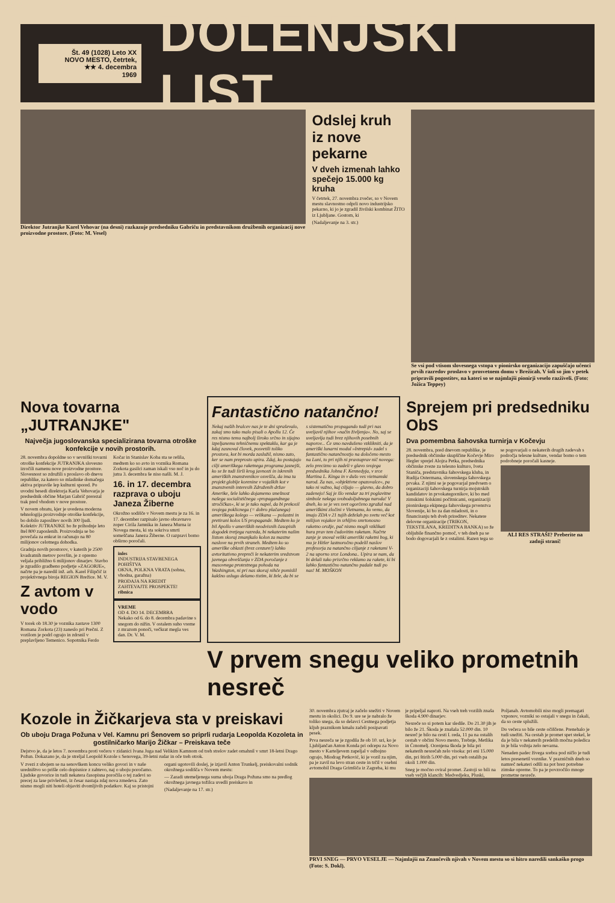Št. 49 (1028) Leto XX
NOVO MESTO, četrtek,
★★ 4. decembra
1969
DOLENJSKI LIST
Direktor Jutranjke Karel Vehovar (na desni) razkazuje predsedniku Gabriču in predstavnikom družbenih organizacij nove proizvodne prostore. (Foto: M. Vesel)
Odslej kruh iz nove pekarne
V dveh izmenah lahko spečejo 15.000 kg kruha
V četrtek, 27. novembra zvečer, so v Novem mestu slavnostno odprli novo industrijsko pekarno, ki jo je zgradil živilski kombinat ŽITO iz Ljubljane. Gostom, ki
(Nadaljevanje na 3. str.)
Se vsi pod vtisom slovesnega vstopa v pionirsko organizacijo zapuščajo učenci prvih razredov proslavo v prosvetnem domu v Brežicah. V šoli so jim v petek pripravili pogostitev, na kateri so se najmlajši pionirji veselo razživeli. (Foto: Jožica Teppey)
Nova tovarna „JUTRANJKE"
Največja jugoslovanska specializirana tovarna otroške konfekcije v novih prostorih.
28. novembra dopoldne so v sevniški tovarni otroške konfekcije JUTRANJKA slovesno izročili namenu nove proizvodne prostore. Slovesnost so združili s proslavo ob dnevu republike, za katero so mladinke domačega aktiva pripravile lep kulturni spored. Po uvodni besedi direktorja Karla Vehovarja je predsednik občine Marjan Gabrič prerezal trak pred vhodom v nove prostore.
V novem obratu, kjer je uvedena moderna tehnologija proizvodnje otroške konfekcije, bo dobilo zaposlitev novih 300 ljudi. Kolektiv JUTRANJKE bo že prihodnje leto štel 800 zaposlenih. Proizvodnja se bo povečala za enkrat in računajo na 80 milijonov celotnega dohodka.
Gradnja novih prostorov, v katerih je 2500 kvadratnih metrov površin, je z opremo veljala približno 6 milijonov dinarjev. Stavbo je zgradilo gradbeno podjetje »ZAGORJE«, načrte pa je naredil inž. arh. Karel Filipčič iz projektivnega biroja REGION Brežice. M. V.
Z avtom v vodo
V torek ob 18.30 je voznika zastave 1300 Romana Zorkota (23) zaneslo pri Prečni. Z vozilom je podrl ograjo in zdrsnil v preplavljeno Temenico. Sopotnika Ferdo Kočar in Stanislav Koba sta se rešila, medtem ko so avto in voznika Romana Zorkota gasilci zaman iskali vso noč in ju do jutra 3. decembra še niso našli. M. J.
16. in 17. decembra razprava o uboju Janeza Žiberne
Okrožno sodišče v Novem mestu je za 16. in 17. december razpisalo javno obravnavo zoper Cirila Jamnika in Janeza Murna iz Novega mesta, ki sta sokriva smrti someščana Janeza Žiberne. O razpravi bomo obširno poročali.
inles
INDUSTRIJA STAVBENEGA POHIŠTVA
OKNA, POLKNA VRATA (sobna, vhodna, garažna)
PRODAJA NA KREDIT ZAHTEVAJTE PROSPEKTE!
ribnica
VREME
OD 4. DO 14. DECEMBRA
Nekako od 6. do 8. decembra padavine s snegom do nižin. V ostalem suho vreme z mrazom ponoči, večkrat megla ves dan. Dr. V. M.
Fantastično natančno!
Nekaj naših bralcev nas je te dni spraševalo, zakaj smo tako malo pisali o Apollu 12. Če res nismo temu najbolj široko srčno in sijajno izpeljanemu tehničnemu spektaklu, kar ga je kdaj zasnoval človek, posvetili toliko prostora, kot bi morda zaslužil, nismo zato, ker se nam preprosto upira. Zdaj, ko postajajo cilji ameriškega raketnega programa jasnejši, ko se že tudi širši krog javnosti in iskrenih ameriških znanstvenikov osvešča, da ima ta projekt globlje korenine v vojaških kot v znanstvenih interesih Združenih držav Amerike, šele lahko dojamemo smešnost našega socialističnega »propagandnega stročičkas«, ki se je tako napel, da bi prekosil svojega poklicnega (= dobro plačanega) ameriškega kolego — velikana — pošastni in pretirani kolos US propagande. Medtem ko je bil Apollo v ameriških neodvisnih časopisih dogodek tretjega razreda, bi nekaterim našim listom skoraj zmanjkalo kolon za mastne naslove na prvih straneh. Medtem ko so ameriške oblasti (brez cenzure!) lahko avtoritativno prepreči le nekaterim sredstvom javnega obveščanja v ZDA poročanje z masovnega protestnega pohoda na Washington, ni pri nas skoraj nihče pomislil kakšno uslugo delamo tistim, ki žele, da bi se s sistematično propagando tudi pri nas uveljavil njihov »način življenja«. No, saj se uveljavlja tudi brez njihovih posebnih naporov... Če smo navdušeno vzklikniti, da je ameriški lunarni modul »Intrepid« zadel s fantastično natančnostjo na določeno mesto na Luni, to pri njih ni pravzaprav nič novega: zelo precizno so zadeli v glavo svojega predsednika Johna F. Kennedyja, v srce Martina L. Kinga in v dušo ves vietnamski narod. Za nas, »objektivne opazovalce«, pa tako ni važno, kaj ciljajo — glavno, da dobro zadenejo! Saj je šlo vendar za tri poglavitne simbole nekega svobodoljubnega naroda! V dneh, ko se je ves svet ogorčeno zgražal nad ameriškimi zločini v Vietnamu, ko vemo, da imajo ZDA v 21 tujih deželah po svetu več kot milijon vojakov in srhljivo smrtonosno raketno orožje, pač nismo mogli vzklikati hura prav tem čudovitim raketam. Načrte zanje je snoval veliki ameriški raketni bog, ki mu je Hitler lastnoročno podelil naslov profesorja za natančno ciljanje z raketami V-2 na uporno srce Londona.. Upira se nam, da bi delali tako prisrčno reklamo za rakete, ki bi lahko fantastično natančno padale tudi po nas! M. MOŠKON
Sprejem pri predsedniku ObS
Dva pomembna šahovska turnirja v Kočevju
28. novembra, pred dnevom republike, je predsednik občinske skupščine Kočevje Miro Hegler sprejel Alojza Petka, predsednika občinske zveze za telesno kulturo, Iveta Staniča, predstavnika šahovskega kluba, in Rudija Ostermana, slovenskega šahovskega prvaka. Z njimi se je pogovarjal predvsem o organizaciji šahovskega turnirja mojstrskih kandidatov in prvokategornikov, ki bo med zimskimi šolskimi počitnicami, organizaciji pionirskega ekipnega šahovskega prvenstva Slovenije, ki bo za dan mladosti, in o financiranju teh dveh prireditev. Nekatere delovne organizacije (TRIKON, TEKSTILANA, KREDITNA BANKA) so že obljubile finančno pomoč, v teh dneh pa se bodo dogovarjali še z ostalimi. Razen tega so se pogovarjali o nekaterih drugih zadevah s področja telesne kulture, vendar bomo o tem podrobneje poročali kasneje.
ALI RES STRAŠI? Preberite na zadnji strani!
V prvem snegu veliko prometnih nesreč
Kozole in Žičkarjeva sta v preiskavi
Ob uboju Draga Požuna v Vel. Kamnu pri Šenovem so priprli rudarja Leopolda Kozoleta in gostilničarko Marijo Žičkar – Preiskava teče
Dejstvo je, da je letos 7. novembra proti večeru v zidanici Ivana Juga nad Velikim Kamnom od treh strelov zadet omahnil v smrt 18-letni Drago Požun. Dokazano je, da je streljal Leopold Kozole s Senovega, 39-letni rudar in oče treh otrok.
V zvezi z ubojem se na senovškem koncu veliko govori in v naše uredništvo so prišle celo dopisnice z zahtevo, naj o uboju poročamo. Ljudske govorice in tudi nekatera časopisna poročila o tej zadevi so precej za lase privlečeni, iz česar nastaja zdaj nova zmedeva. Zato nismo mogli niti hoteli objaviti dvomljivih podatkov. Kaj so pristojni organi ugotovili doslej, je izjavil Anton Trunkelj, preiskovalni sodnik okrožnega sodišča v Novem mestu:
— Zaradi utemeljenega suma uboja Draga Požuna smo na predlog okrožnega javnega tožilca uvedli preiskavo in
(Nadaljevanje na 17. str.)
30. novembra zjutraj je začelo snežiti v Novem mestu in okolici. Do 9. ure se je nabralo že toliko snega, da so delavci Cestnega podjetja kljub praznikom kmalu začeli posipavati pesek.
Prva nesreča se je zgodila že ob 10. uri, ko je Ljubljančan Anton Konda pri odcepu za Novo mesto v Karteljevem zapeljal v odbojno ograjo, Miodrag Petković, ki je vozil za njim, pa je zavil na levo stran ceste in trčil v osebni avtomobil Draga Grimšiča iz Zagreba, ki mu je pripeljal naproti. Na vseh treh vozilih znaša škoda 4.900 dinarjev.
Nesreče so si potem kar sledile. Do 21.30 jih je bilo že 21. Škoda je znašala 52.000 din. 10 nesreč je bilo na cesti I. reda, 11 pa na ostalih cestah v občini Novo mesto, Trebnje, Metlika in Črnomelj. Ocenjena škoda je bila pri nekaterih nesrečah zelo visoka: pri eni 15.000 din, pri štirih 5.000 din, pri vseh ostalih pa okoli 1.000 din.
Sneg je močno oviral promet. Zastoji so bili na vseh večjih klancih: Medvedjeku, Pluski, Poljanah. Avtomobili niso mogli premagati vzponov, vozniki so ostajali v snegu in čakali, da so ceste splužili.
Do večera so bile ceste očiščene. Prenehalo je tudi snežiti. Na cestah je promet spet stekel, le da je bila v nekaterih predelih močna poledica in je bila vožnja zelo nevarna.
Nenaden padec živega srebra pod ničlo je tudi letos presenetil voznike. V prazničnih dneh so namreč nekateri odšli na pot brez potrebne zimske opreme. To pa je povzročilo mnoge prometne nesreče.
PRVI SNEG — PRVO VESELJE — Najmlajši na Znančevih njivah v Novem mestu so si hitro naredili sankaško progo (Foto: S. Dokl).